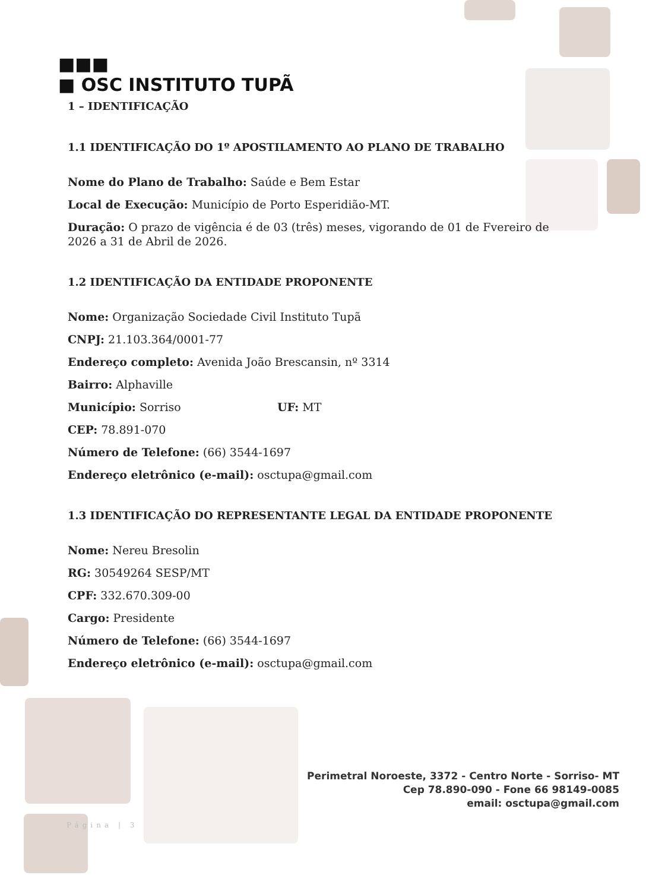■■■
■ OSC INSTITUTO TUPÃ
1 – IDENTIFICAÇÃO
1.1 IDENTIFICAÇÃO DO 1º APOSTILAMENTO AO PLANO DE TRABALHO
Nome do Plano de Trabalho: Saúde e Bem Estar
Local de Execução: Município de Porto Esperidião-MT.
Duração: O prazo de vigência é de 03 (três) meses, vigorando de 01 de Fvereiro de 2026 a 31 de Abril de 2026.
1.2 IDENTIFICAÇÃO DA ENTIDADE PROPONENTE
Nome: Organização Sociedade Civil Instituto Tupã
CNPJ: 21.103.364/0001-77
Endereço completo: Avenida João Brescansin, nº 3314
Bairro: Alphaville
Município: Sorriso UF: MT
CEP: 78.891-070
Número de Telefone: (66) 3544-1697
Endereço eletrônico (e-mail): osctupa@gmail.com
1.3 IDENTIFICAÇÃO DO REPRESENTANTE LEGAL DA ENTIDADE PROPONENTE
Nome: Nereu Bresolin
RG: 30549264 SESP/MT
CPF: 332.670.309-00
Cargo: Presidente
Número de Telefone: (66) 3544-1697
Endereço eletrônico (e-mail): osctupa@gmail.com
Perimetral Noroeste, 3372 - Centro Norte - Sorriso- MT
Cep 78.890-090 - Fone 66 98149-0085
email: osctupa@gmail.com
Página | 3